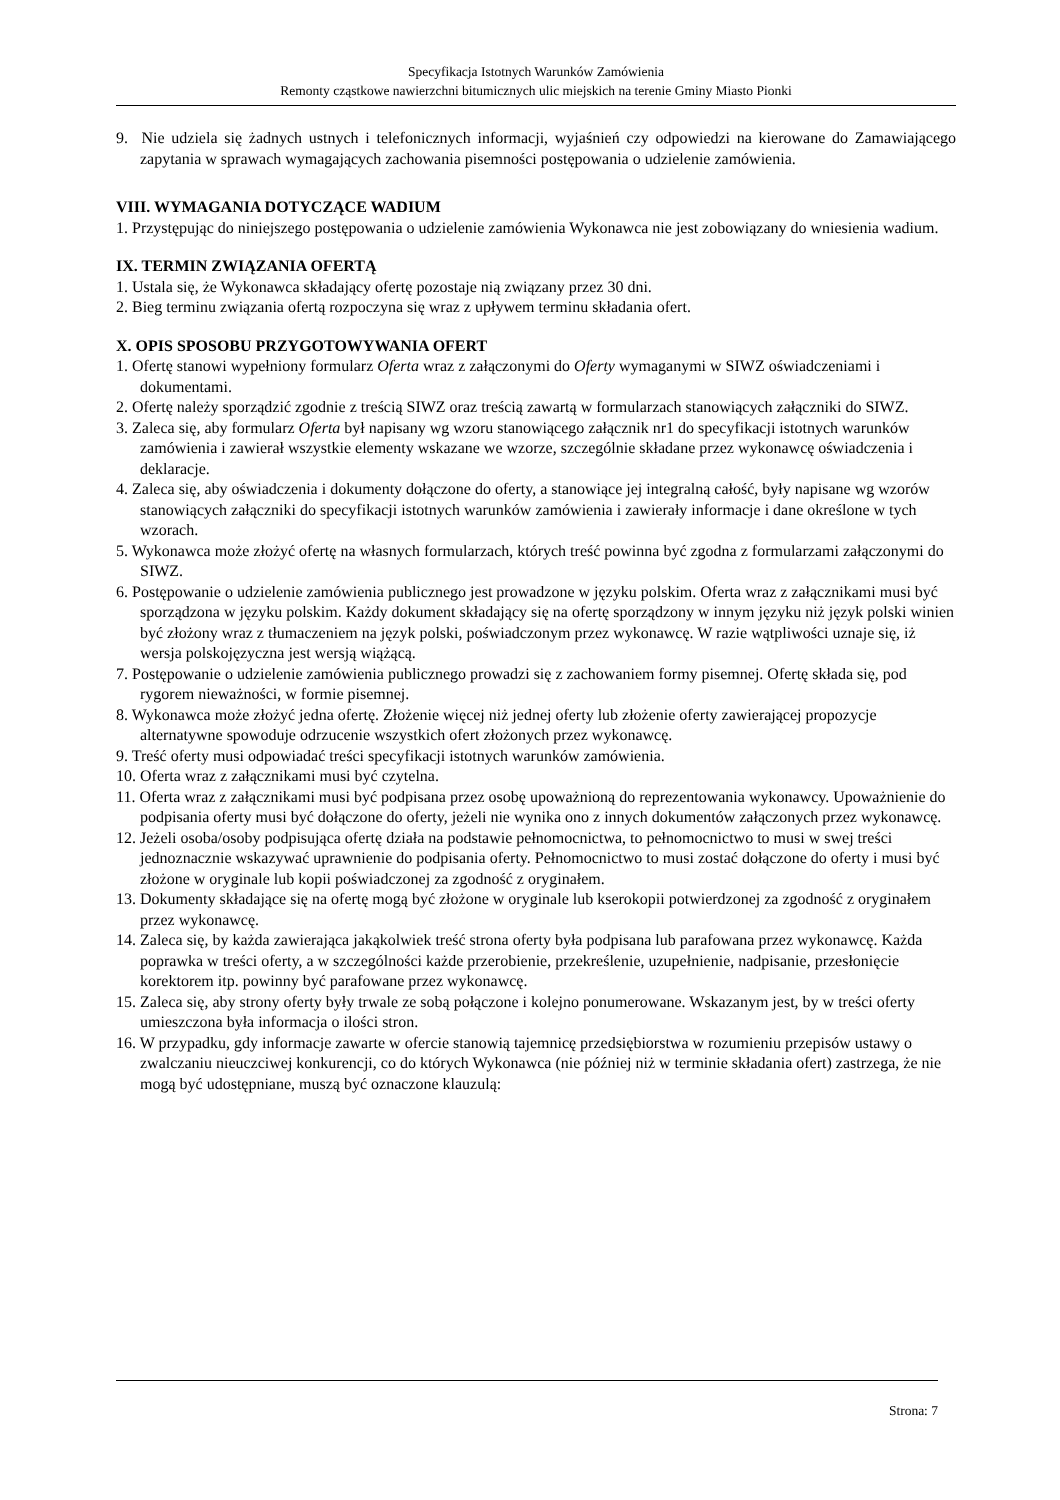Specyfikacja Istotnych Warunków Zamówienia
Remonty cząstkowe nawierzchni bitumicznych ulic miejskich na terenie Gminy Miasto Pionki
9. Nie udziela się żadnych ustnych i telefonicznych informacji, wyjaśnień czy odpowiedzi na kierowane do Zamawiającego zapytania w sprawach wymagających zachowania pisemności postępowania o udzielenie zamówienia.
VIII. WYMAGANIA DOTYCZĄCE WADIUM
1. Przystępując do niniejszego postępowania o udzielenie zamówienia Wykonawca nie jest zobowiązany do wniesienia wadium.
IX. TERMIN ZWIĄZANIA OFERTĄ
1. Ustala się, że Wykonawca składający ofertę pozostaje nią związany przez 30 dni.
2. Bieg terminu związania ofertą rozpoczyna się wraz z upływem terminu składania ofert.
X. OPIS SPOSOBU PRZYGOTOWYWANIA OFERT
1. Ofertę stanowi wypełniony formularz Oferta wraz z załączonymi do Oferty wymaganymi w SIWZ oświadczeniami i dokumentami.
2. Ofertę należy sporządzić zgodnie z treścią SIWZ oraz treścią zawartą w formularzach stanowiących załączniki do SIWZ.
3. Zaleca się, aby formularz Oferta był napisany wg wzoru stanowiącego załącznik nr1 do specyfikacji istotnych warunków zamówienia i zawierał wszystkie elementy wskazane we wzorze, szczególnie składane przez wykonawcę oświadczenia i deklaracje.
4. Zaleca się, aby oświadczenia i dokumenty dołączone do oferty, a stanowiące jej integralną całość, były napisane wg wzorów stanowiących załączniki do specyfikacji istotnych warunków zamówienia i zawierały informacje i dane określone w tych wzorach.
5. Wykonawca może złożyć ofertę na własnych formularzach, których treść powinna być zgodna z formularzami załączonymi do SIWZ.
6. Postępowanie o udzielenie zamówienia publicznego jest prowadzone w języku polskim. Oferta wraz z załącznikami musi być sporządzona w języku polskim. Każdy dokument składający się na ofertę sporządzony w innym języku niż język polski winien być złożony wraz z tłumaczeniem na język polski, poświadczonym przez wykonawcę. W razie wątpliwości uznaje się, iż wersja polskojęzyczna jest wersją wiążącą.
7. Postępowanie o udzielenie zamówienia publicznego prowadzi się z zachowaniem formy pisemnej. Ofertę składa się, pod rygorem nieważności, w formie pisemnej.
8. Wykonawca może złożyć jedna ofertę. Złożenie więcej niż jednej oferty lub złożenie oferty zawierającej propozycje alternatywne spowoduje odrzucenie wszystkich ofert złożonych przez wykonawcę.
9. Treść oferty musi odpowiadać treści specyfikacji istotnych warunków zamówienia.
10. Oferta wraz z załącznikami musi być czytelna.
11. Oferta wraz z załącznikami musi być podpisana przez osobę upoważnioną do reprezentowania wykonawcy. Upoważnienie do podpisania oferty musi być dołączone do oferty, jeżeli nie wynika ono z innych dokumentów załączonych przez wykonawcę.
12. Jeżeli osoba/osoby podpisująca ofertę działa na podstawie pełnomocnictwa, to pełnomocnictwo to musi w swej treści jednoznacznie wskazywać uprawnienie do podpisania oferty. Pełnomocnictwo to musi zostać dołączone do oferty i musi być złożone w oryginale lub kopii poświadczonej za zgodność z oryginałem.
13. Dokumenty składające się na ofertę mogą być złożone w oryginale lub kserokopii potwierdzonej za zgodność z oryginałem przez wykonawcę.
14. Zaleca się, by każda zawierająca jakąkolwiek treść strona oferty była podpisana lub parafowana przez wykonawcę. Każda poprawka w treści oferty, a w szczególności każde przerobienie, przekreślenie, uzupełnienie, nadpisanie, przesłonięcie korektorem itp. powinny być parafowane przez wykonawcę.
15. Zaleca się, aby strony oferty były trwale ze sobą połączone i kolejno ponumerowane. Wskazanym jest, by w treści oferty umieszczona była informacja o ilości stron.
16. W przypadku, gdy informacje zawarte w ofercie stanowią tajemnicę przedsiębiorstwa w rozumieniu przepisów ustawy o zwalczaniu nieuczciwej konkurencji, co do których Wykonawca (nie później niż w terminie składania ofert) zastrzega, że nie mogą być udostępniane, muszą być oznaczone klauzulą:
Strona: 7